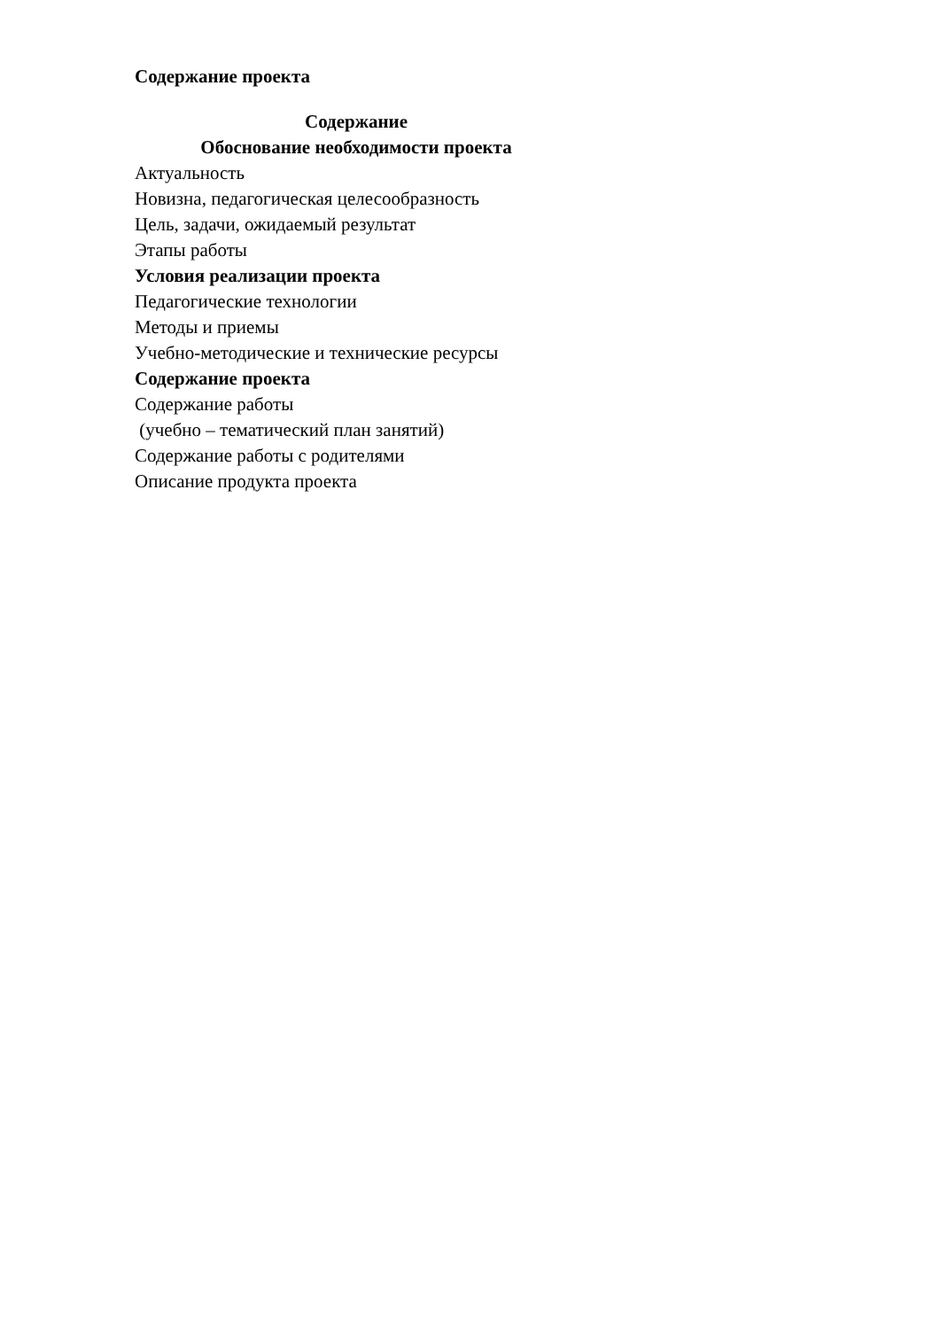Содержание проекта
Содержание
Обоснование необходимости проекта
Актуальность
Новизна, педагогическая целесообразность
Цель, задачи, ожидаемый результат
Этапы работы
Условия реализации проекта
Педагогические технологии
Методы и приемы
Учебно-методические и технические ресурсы
Содержание проекта
Содержание работы
(учебно – тематический план занятий)
Содержание работы с родителями
Описание продукта проекта